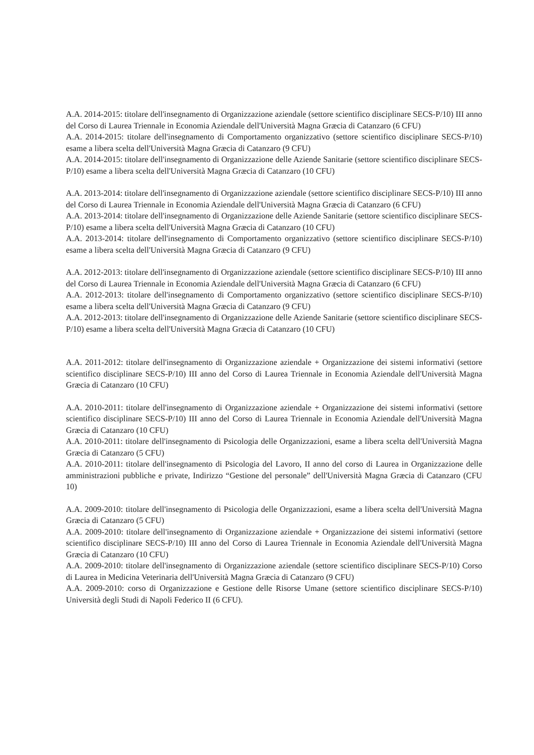A.A. 2014-2015: titolare dell'insegnamento di Organizzazione aziendale (settore scientifico disciplinare SECS-P/10) III anno del Corso di Laurea Triennale in Economia Aziendale dell'Università Magna Græcia di Catanzaro (6 CFU)
A.A. 2014-2015: titolare dell'insegnamento di Comportamento organizzativo (settore scientifico disciplinare SECS-P/10) esame a libera scelta dell'Università Magna Græcia di Catanzaro (9 CFU)
A.A. 2014-2015: titolare dell'insegnamento di Organizzazione delle Aziende Sanitarie (settore scientifico disciplinare SECS-P/10) esame a libera scelta dell'Università Magna Græcia di Catanzaro (10 CFU)
A.A. 2013-2014: titolare dell'insegnamento di Organizzazione aziendale (settore scientifico disciplinare SECS-P/10) III anno del Corso di Laurea Triennale in Economia Aziendale dell'Università Magna Græcia di Catanzaro (6 CFU)
A.A. 2013-2014: titolare dell'insegnamento di Organizzazione delle Aziende Sanitarie (settore scientifico disciplinare SECS-P/10) esame a libera scelta dell'Università Magna Græcia di Catanzaro (10 CFU)
A.A. 2013-2014: titolare dell'insegnamento di Comportamento organizzativo (settore scientifico disciplinare SECS-P/10) esame a libera scelta dell'Università Magna Græcia di Catanzaro (9 CFU)
A.A. 2012-2013: titolare dell'insegnamento di Organizzazione aziendale (settore scientifico disciplinare SECS-P/10) III anno del Corso di Laurea Triennale in Economia Aziendale dell'Università Magna Græcia di Catanzaro (6 CFU)
A.A. 2012-2013: titolare dell'insegnamento di Comportamento organizzativo (settore scientifico disciplinare SECS-P/10) esame a libera scelta dell'Università Magna Græcia di Catanzaro (9 CFU)
A.A. 2012-2013: titolare dell'insegnamento di Organizzazione delle Aziende Sanitarie (settore scientifico disciplinare SECS-P/10) esame a libera scelta dell'Università Magna Græcia di Catanzaro (10 CFU)
A.A. 2011-2012: titolare dell'insegnamento di Organizzazione aziendale + Organizzazione dei sistemi informativi (settore scientifico disciplinare SECS-P/10) III anno del Corso di Laurea Triennale in Economia Aziendale dell'Università Magna Græcia di Catanzaro (10 CFU)
A.A. 2010-2011: titolare dell'insegnamento di Organizzazione aziendale + Organizzazione dei sistemi informativi (settore scientifico disciplinare SECS-P/10) III anno del Corso di Laurea Triennale in Economia Aziendale dell'Università Magna Græcia di Catanzaro (10 CFU)
A.A. 2010-2011: titolare dell'insegnamento di Psicologia delle Organizzazioni, esame a libera scelta dell'Università Magna Græcia di Catanzaro (5 CFU)
A.A. 2010-2011: titolare dell'insegnamento di Psicologia del Lavoro, II anno del corso di Laurea in Organizzazione delle amministrazioni pubbliche e private, Indirizzo “Gestione del personale” dell'Università Magna Græcia di Catanzaro (CFU 10)
A.A. 2009-2010: titolare dell'insegnamento di Psicologia delle Organizzazioni, esame a libera scelta dell'Università Magna Græcia di Catanzaro (5 CFU)
A.A. 2009-2010: titolare dell'insegnamento di Organizzazione aziendale + Organizzazione dei sistemi informativi (settore scientifico disciplinare SECS-P/10) III anno del Corso di Laurea Triennale in Economia Aziendale dell'Università Magna Græcia di Catanzaro (10 CFU)
A.A. 2009-2010: titolare dell'insegnamento di Organizzazione aziendale (settore scientifico disciplinare SECS-P/10) Corso di Laurea in Medicina Veterinaria dell'Università Magna Græcia di Catanzaro (9 CFU)
A.A. 2009-2010: corso di Organizzazione e Gestione delle Risorse Umane (settore scientifico disciplinare SECS-P/10) Università degli Studi di Napoli Federico II (6 CFU).